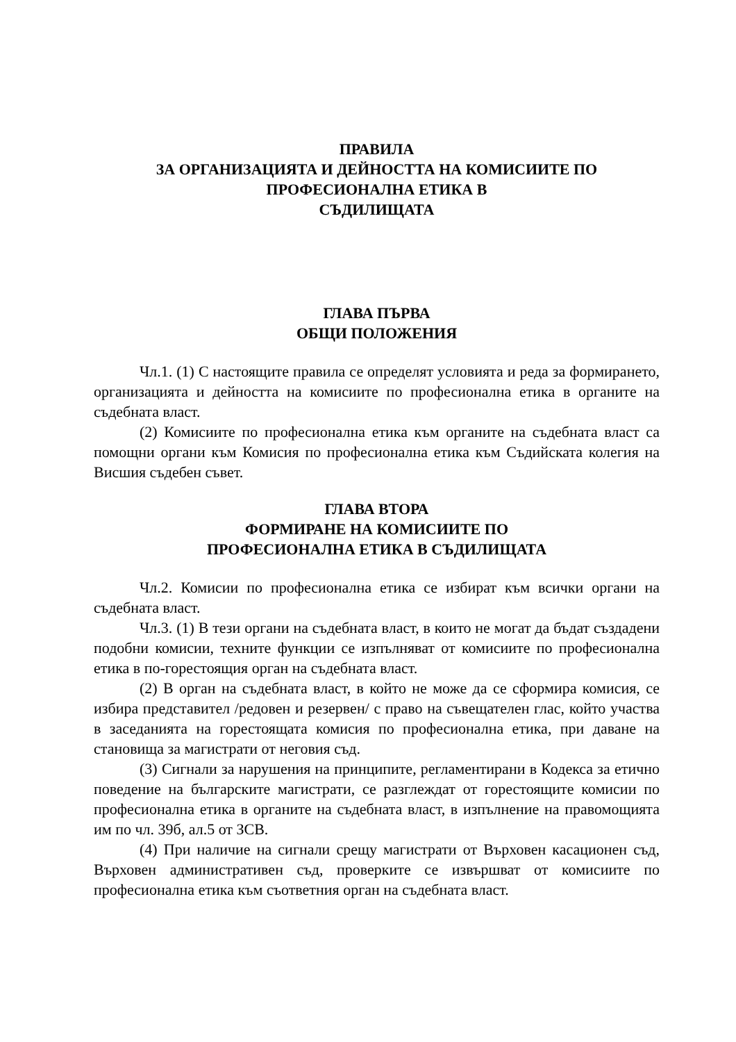ПРАВИЛА
ЗА ОРГАНИЗАЦИЯТА И ДЕЙНОСТТА НА КОМИСИИТЕ ПО
ПРОФЕСИОНАЛНА ЕТИКА В
СЪДИЛИЩАТА
ГЛАВА ПЪРВА
ОБЩИ ПОЛОЖЕНИЯ
Чл.1. (1) С настоящите правила се определят условията и реда за формирането, организацията и дейността на комисиите по професионална етика в органите на съдебната власт.
(2) Комисиите по професионална етика към органите на съдебната власт са помощни органи към Комисия по професионална етика към Съдийската колегия на Висшия съдебен съвет.
ГЛАВА ВТОРА
ФОРМИРАНЕ НА КОМИСИИТЕ ПО
ПРОФЕСИОНАЛНА ЕТИКА В СЪДИЛИЩАТА
Чл.2. Комисии по професионална етика се избират към всички органи на съдебната власт.
Чл.3. (1) В тези органи на съдебната власт, в които не могат да бъдат създадени подобни комисии, техните функции се изпълняват от комисиите по професионална етика в по-горестоящия орган на съдебната власт.
(2) В орган на съдебната власт, в който не може да се сформира комисия, се избира представител /редовен и резервен/ с право на съвещателен глас, който участва в заседанията на горестоящата комисия по професионална етика, при даване на становища за магистрати от неговия съд.
(3) Сигнали за нарушения на принципите, регламентирани в Кодекса за етично поведение на българските магистрати, се разглеждат от горестоящите комисии по професионална етика в органите на съдебната власт, в изпълнение на правомощията им по чл. 39б, ал.5 от ЗСВ.
(4) При наличие на сигнали срещу магистрати от Върховен касационен съд, Върховен административен съд, проверките се извършват от комисиите по професионална етика към съответния орган на съдебната власт.